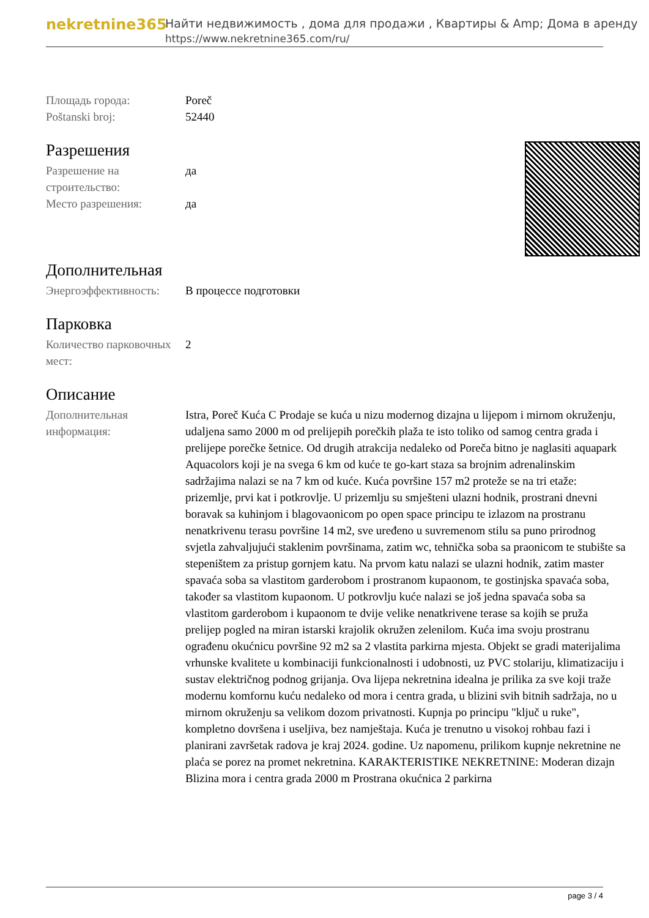nekretnine365
Найти недвижимость , дома для продажи , Квартиры & Amp; Дома в аренду
https://www.nekretnine365.com/ru/
| Площадь города: | Poreč |
| Poštanski broj: | 52440 |
Разрешения
| Разрешение на строительство: | да |
| Место разрешения: | да |
Дополнительная
| Энергоэффективность: | В процессе подготовки |
Парковка
| Количество парковочных мест: | 2 |
Описание
| Дополнительная информация: | Istra, Poreč Kuća C Prodaje se kuća u nizu modernog dizajna u lijepom i mirnom okruženju, udaljena samo 2000 m od prelijepih porečkih plaža te isto toliko od samog centra grada i prelijepe porečke šetnice. Od drugih atrakcija nedaleko od Poreča bitno je naglasiti aquapark Aquacolors koji je na svega 6 km od kuće te go-kart staza sa brojnim adrenalinskim sadržajima nalazi se na 7 km od kuće. Kuća površine 157 m2 proteže se na tri etaže: prizemlje, prvi kat i potkrovlje. U prizemlju su smješteni ulazni hodnik, prostrani dnevni boravak sa kuhinjom i blagovaonicom po open space principu te izlazom na prostranu nenatkrivenu terasu površine 14 m2, sve uređeno u suvremenom stilu sa puno prirodnog svjetla zahvaljujući staklenim površinama, zatim wc, tehnička soba sa praonicom te stubište sa stepeništem za pristup gornjem katu. Na prvom katu nalazi se ulazni hodnik, zatim master spavaća soba sa vlastitom garderobom i prostranom kupaonom, te gostinjska spavaća soba, također sa vlastitom kupaonom. U potkrovlju kuće nalazi se još jedna spavaća soba sa vlastitom garderobom i kupaonom te dvije velike nenatkrivene terase sa kojih se pruža prelijep pogled na miran istarski krajolik okružen zelenilom. Kuća ima svoju prostranu ograđenu okućnicu površine 92 m2 sa 2 vlastita parkirna mjesta. Objekt se gradi materijalima vrhunske kvalitete u kombinaciji funkcionalnosti i udobnosti, uz PVC stolariju, klimatizaciju i sustav električnog podnog grijanja. Ova lijepa nekretnina idealna je prilika za sve koji traže modernu komfornu kuću nedaleko od mora i centra grada, u blizini svih bitnih sadržaja, no u mirnom okruženju sa velikom dozom privatnosti. Kupnja po principu "ključ u ruke", kompletno dovršena i useljiva, bez namještaja. Kuća je trenutno u visokoj rohbau fazi i planirani završetak radova je kraj 2024. godine. Uz napomenu, prilikom kupnje nekretnine ne plaća se porez na promet nekretnina. KARAKTERISTIKE NEKRETNINE: Moderan dizajn Blizina mora i centra grada 2000 m Prostrana okućnica 2 parkirna |
page 3 / 4